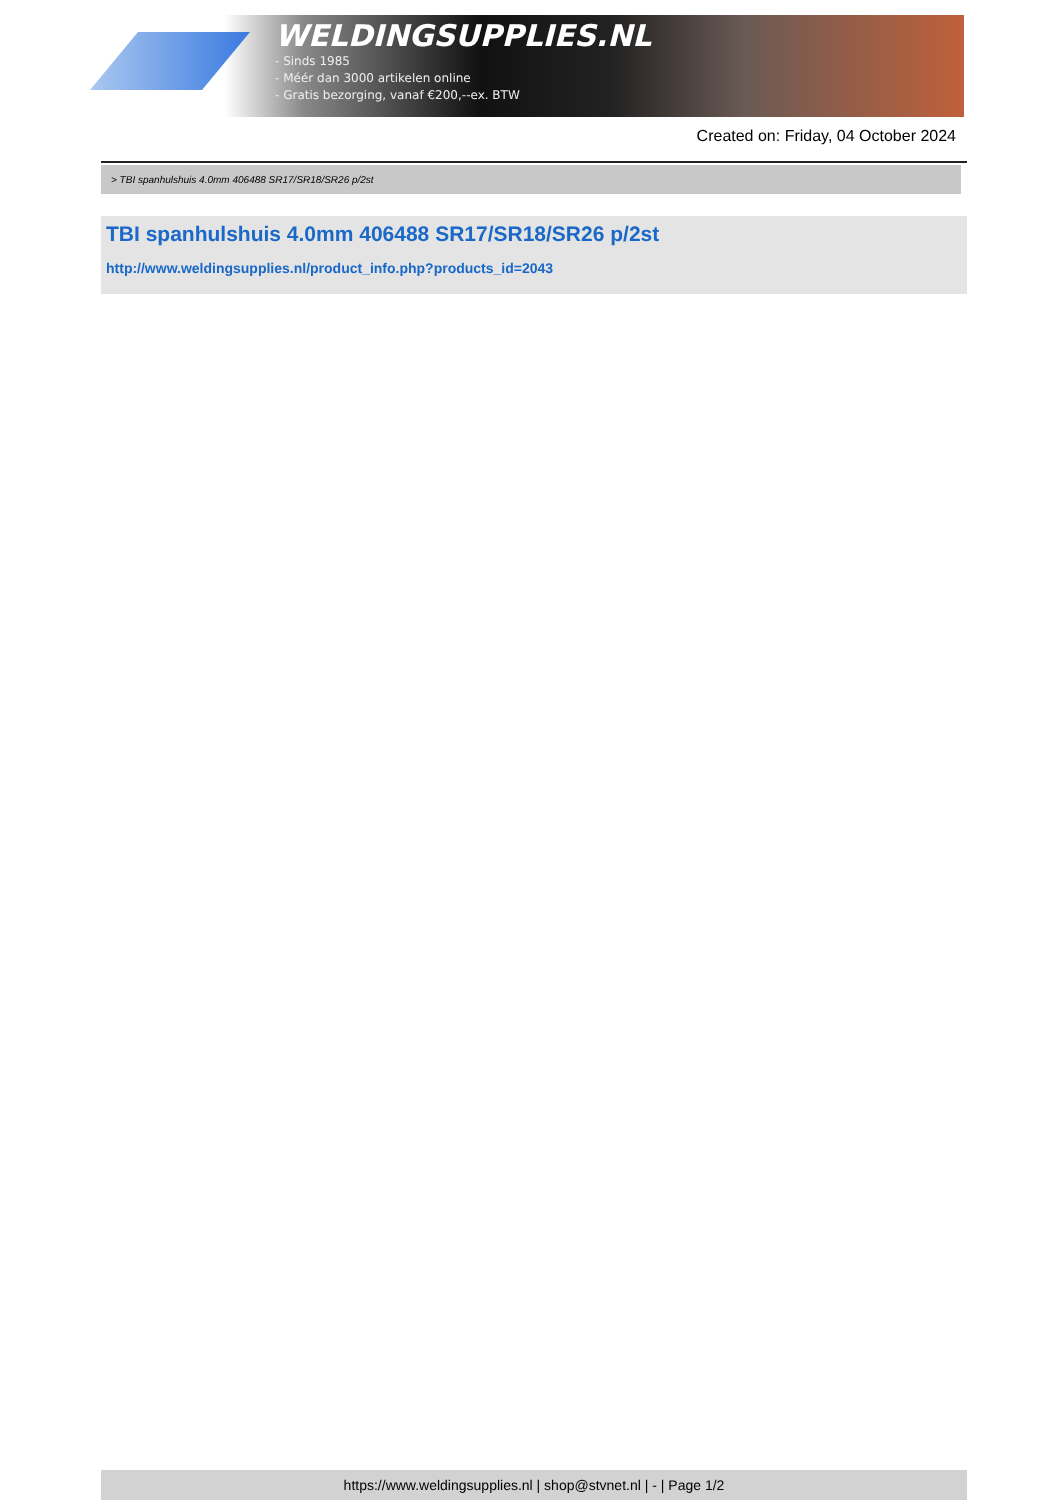WELDINGSUPPLIES.NL
- Sinds 1985
- Méér dan 3000 artikelen online
- Gratis bezorging, vanaf €200,--ex. BTW
Created on: Friday, 04 October 2024
> TBI spanhulshuis 4.0mm 406488 SR17/SR18/SR26 p/2st
TBI spanhulshuis 4.0mm 406488 SR17/SR18/SR26 p/2st
http://www.weldingsupplies.nl/product_info.php?products_id=2043
https://www.weldingsupplies.nl | shop@stvnet.nl | - | Page 1/2